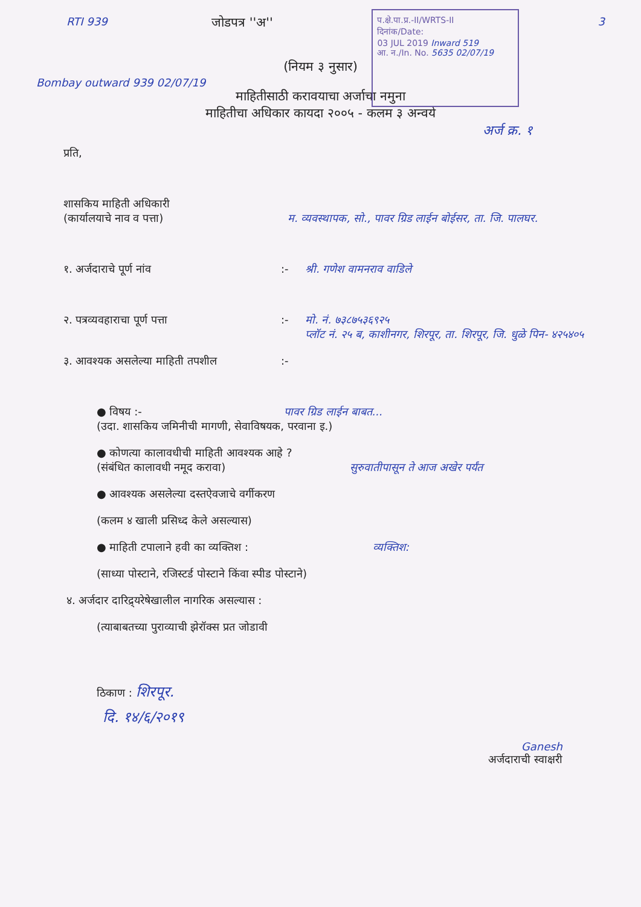RTI 939
जोडपत्र ''अ''
प.क्षे.पा.प्र.-II/WRTS-II
दिनांक/Date:
03 JUL 2019 Inward 519
आ. न./In. No. 5635 02/07/19
3
(नियम ३ नुसार)
Bombay outward 939 02/07/19
माहितीसाठी करावयाचा अर्जाचा नमुना
माहितीचा अधिकार कायदा २००५ - कलम ३ अन्वये
अर्ज क्र. १
प्रति,
शासकिय माहिती अधिकारी
(कार्यालयाचे नाव व पत्ता) म. व्यवस्थापक, सो., पावर ग्रिड लाईन बोईसर, ता. जि. पालघर.
१. अर्जदाराचे पूर्ण नांव :- श्री. गणेश वामनराव वाडिले
२. पत्रव्यवहाराचा पूर्ण पत्ता :- मो. नं. ७३८७५३६९२५
प्लॉट नं. २५ ब, काशीनगर, शिरपूर, ता. शिरपूर, जि. धुळे पिन- ४२५४०५
३. आवश्यक असलेल्या माहिती तपशील :-
● विषय :- पावर ग्रिड लाईन बाबत...
(उदा. शासकिय जमिनीची मागणी, सेवाविषयक, परवाना इ.)
● कोणत्या कालावधीची माहिती आवश्यक आहे ?
(संबंधित कालावधी नमूद करावा) सुरुवातीपासून ते आज अखेर पर्यंत
● आवश्यक असलेल्या दस्तऐवजाचे वर्गीकरण
(कलम ४ खाली प्रसिध्द केले असल्यास)
● माहिती टपालाने हवी का व्यक्तिश : व्यक्तिश:
(साध्या पोस्टाने, रजिस्टर्ड पोस्टाने किंवा स्पीड पोस्टाने)
४. अर्जदार दारिद्र्यरेषेखालील नागरिक असल्यास :
(त्याबाबतच्या पुराव्याची झेरॉक्स प्रत जोडावी
ठिकाण : शिरपूर.
दि. १४/६/२०१९
Ganesh
अर्जदाराची स्वाक्षरी